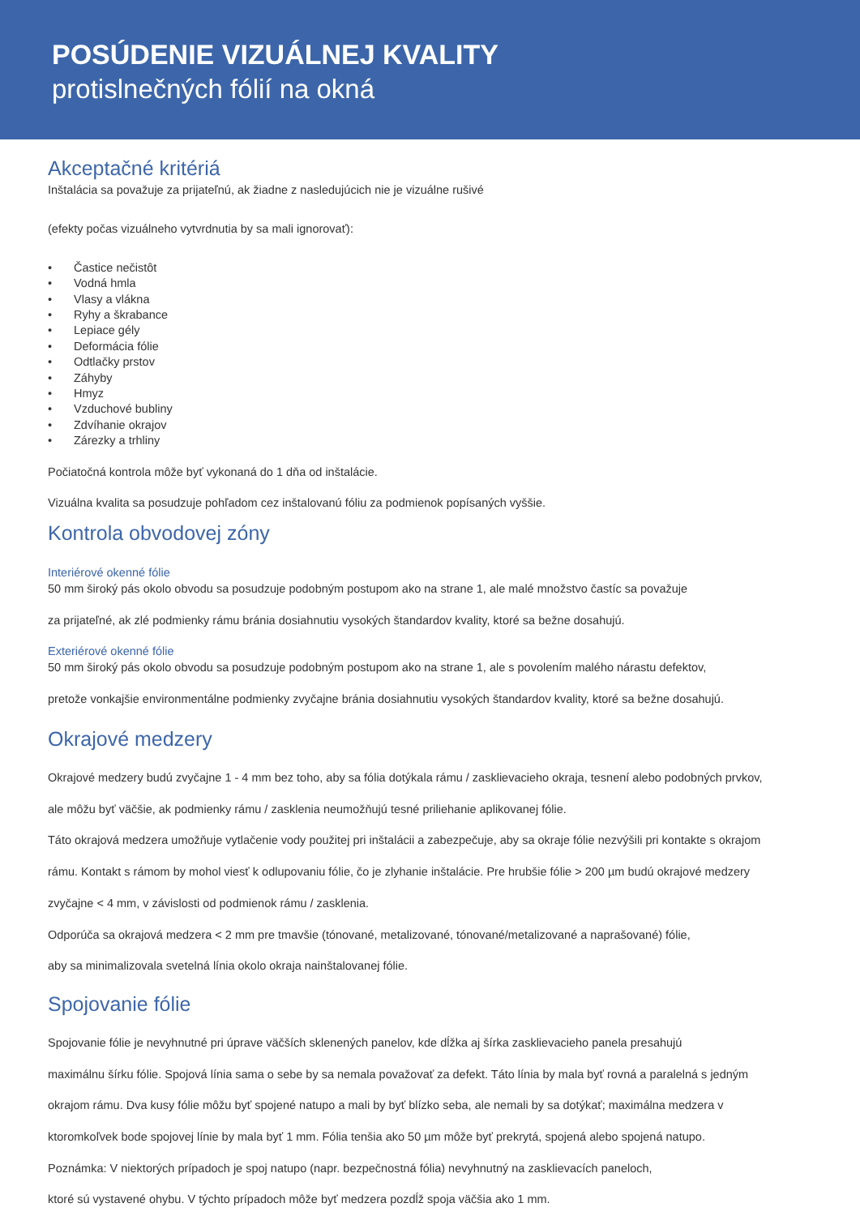POSÚDENIE VIZUÁLNEJ KVALITY
protislnečných fólií na okná
Akceptačné kritériá
Inštalácia sa považuje za prijateľnú, ak žiadne z nasledujúcich nie je vizuálne rušivé
(efekty počas vizuálneho vytvrdnutia by sa mali ignorovať):
• Častice nečistôt
• Vodná hmla
• Vlasy a vlákna
• Ryhy a škrabance
• Lepiace gély
• Deformácia fólie
• Odtlačky prstov
• Záhyby
• Hmyz
• Vzduchové bubliny
• Zdvíhanie okrajov
• Zárezky a trhliny
Počiatočná kontrola môže byť vykonaná do 1 dňa od inštalácie.
Vizuálna kvalita sa posudzuje pohľadom cez inštalovanú fóliu za podmienok popísaných vyššie.
Kontrola obvodovej zóny
Interiérové okenné fólie
50 mm široký pás okolo obvodu sa posudzuje podobným postupom ako na strane 1, ale malé množstvo častíc sa považuje
za prijateľné, ak zlé podmienky rámu bránia dosiahnutiu vysokých štandardov kvality, ktoré sa bežne dosahujú.
Exteriérové okenné fólie
50 mm široký pás okolo obvodu sa posudzuje podobným postupom ako na strane 1, ale s povolením malého nárastu defektov,
pretože vonkajšie environmentálne podmienky zvyčajne bránia dosiahnutiu vysokých štandardov kvality, ktoré sa bežne dosahujú.
Okrajové medzery
Okrajové medzery budú zvyčajne 1 - 4 mm bez toho, aby sa fólia dotýkala rámu / zasklievacieho okraja, tesnení alebo podobných prvkov,
ale môžu byť väčšie, ak podmienky rámu / zasklenia neumožňujú tesné priliehanie aplikovanej fólie.
Táto okrajová medzera umožňuje vytlačenie vody použitej pri inštalácii a zabezpečuje, aby sa okraje fólie nezvýšili pri kontakte s okrajom
rámu. Kontakt s rámom by mohol viesť k odlupovaniu fólie, čo je zlyhanie inštalácie. Pre hrubšie fólie > 200 µm budú okrajové medzery
zvyčajne < 4 mm, v závislosti od podmienok rámu / zasklenia.
Odporúča sa okrajová medzera < 2 mm pre tmavšie (tónované, metalizované, tónované/metalizované a naprašované) fólie,
aby sa minimalizovala svetelná línia okolo okraja nainštalovanej fólie.
Spojovanie fólie
Spojovanie fólie je nevyhnutné pri úprave väčších sklenených panelov, kde dĺžka aj šírka zasklievacieho panela presahujú
maximálnu šírku fólie. Spojová línia sama o sebe by sa nemala považovať za defekt. Táto línia by mala byť rovná a paralelná s jedným
okrajom rámu. Dva kusy fólie môžu byť spojené natupo a mali by byť blízko seba, ale nemali by sa dotýkať; maximálna medzera v
ktoromkoľvek bode spojovej línie by mala byť 1 mm. Fólia tenšia ako 50 µm môže byť prekrytá, spojená alebo spojená natupo.
Poznámka: V niektorých prípadoch je spoj natupo (napr. bezpečnostná fólia) nevyhnutný na zasklievacích paneloch,
ktoré sú vystavené ohybu. V týchto prípadoch môže byť medzera pozdĺž spoja väčšia ako 1 mm.